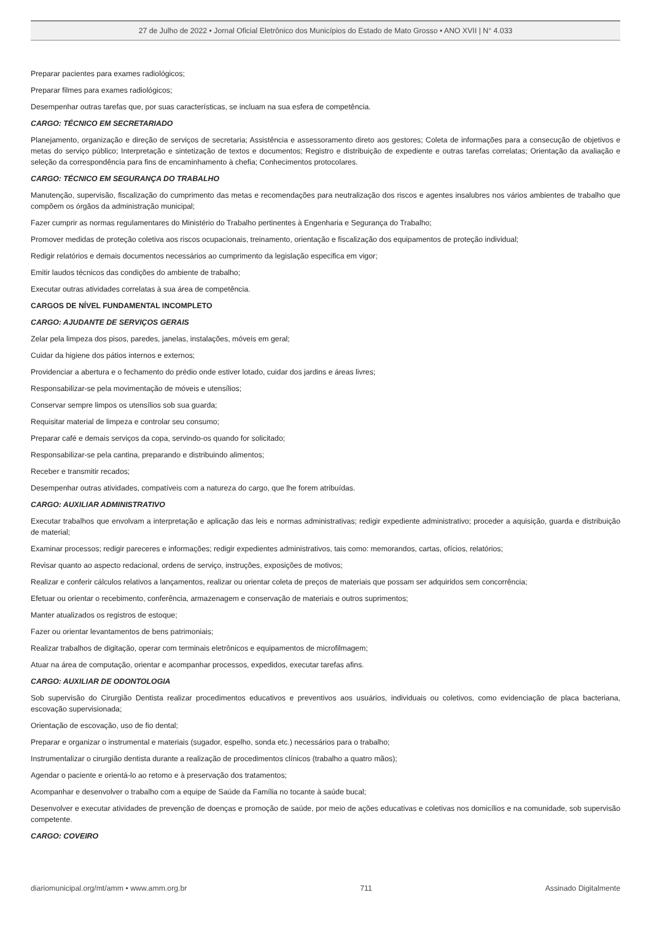27 de Julho de 2022 • Jornal Oficial Eletrônico dos Municípios do Estado de Mato Grosso • ANO XVII | N° 4.033
Preparar pacientes para exames radiológicos;
Preparar filmes para exames radiológicos;
Desempenhar outras tarefas que, por suas características, se incluam na sua esfera de competência.
CARGO: TÉCNICO EM SECRETARIADO
Planejamento, organização e direção de serviços de secretaria; Assistência e assessoramento direto aos gestores; Coleta de informações para a consecução de objetivos e metas do serviço público; Interpretação e sintetização de textos e documentos; Registro e distribuição de expediente e outras tarefas correlatas; Orientação da avaliação e seleção da correspondência para fins de encaminhamento à chefia; Conhecimentos protocolares.
CARGO: TÉCNICO EM SEGURANÇA DO TRABALHO
Manutenção, supervisão, fiscalização do cumprimento das metas e recomendações para neutralização dos riscos e agentes insalubres nos vários ambientes de trabalho que compõem os órgãos da administração municipal;
Fazer cumprir as normas regulamentares do Ministério do Trabalho pertinentes à Engenharia e Segurança do Trabalho;
Promover medidas de proteção coletiva aos riscos ocupacionais, treinamento, orientação e fiscalização dos equipamentos de proteção individual;
Redigir relatórios e demais documentos necessários ao cumprimento da legislação especifica em vigor;
Emitir laudos técnicos das condições do ambiente de trabalho;
Executar outras atividades correlatas à sua área de competência.
CARGOS DE NÍVEL FUNDAMENTAL INCOMPLETO
CARGO: AJUDANTE DE SERVIÇOS GERAIS
Zelar pela limpeza dos pisos, paredes, janelas, instalações, móveis em geral;
Cuidar da higiene dos pátios internos e externos;
Providenciar a abertura e o fechamento do prédio onde estiver lotado, cuidar dos jardins e áreas livres;
Responsabilizar-se pela movimentação de móveis e utensílios;
Conservar sempre limpos os utensílios sob sua guarda;
Requisitar material de limpeza e controlar seu consumo;
Preparar café e demais serviços da copa, servindo-os quando for solicitado;
Responsabilizar-se pela cantina, preparando e distribuindo alimentos;
Receber e transmitir recados;
Desempenhar outras atividades, compatíveis com a natureza do cargo, que lhe forem atribuídas.
CARGO: AUXILIAR ADMINISTRATIVO
Executar trabalhos que envolvam a interpretação e aplicação das leis e normas administrativas; redigir expediente administrativo; proceder a aquisição, guarda e distribuição de material;
Examinar processos; redigir pareceres e informações; redigir expedientes administrativos, tais como: memorandos, cartas, ofícios, relatórios;
Revisar quanto ao aspecto redacional, ordens de serviço, instruções, exposições de motivos;
Realizar e conferir cálculos relativos a lançamentos, realizar ou orientar coleta de preços de materiais que possam ser adquiridos sem concorrência;
Efetuar ou orientar o recebimento, conferência, armazenagem e conservação de materiais e outros suprimentos;
Manter atualizados os registros de estoque;
Fazer ou orientar levantamentos de bens patrimoniais;
Realizar trabalhos de digitação, operar com terminais eletrônicos e equipamentos de microfilmagem;
Atuar na área de computação, orientar e acompanhar processos, expedidos, executar tarefas afins.
CARGO: AUXILIAR DE ODONTOLOGIA
Sob supervisão do Cirurgião Dentista realizar procedimentos educativos e preventivos aos usuários, individuais ou coletivos, como evidenciação de placa bacteriana, escovação supervisionada;
Orientação de escovação, uso de fio dental;
Preparar e organizar o instrumental e materiais (sugador, espelho, sonda etc.) necessários para o trabalho;
Instrumentalizar o cirurgião dentista durante a realização de procedimentos clínicos (trabalho a quatro mãos);
Agendar o paciente e orientá-lo ao retomo e à preservação dos tratamentos;
Acompanhar e desenvolver o trabalho com a equipe de Saúde da Família no tocante à saúde bucal;
Desenvolver e executar atividades de prevenção de doenças e promoção de saúde, por meio de ações educativas e coletivas nos domicílios e na comunidade, sob supervisão competente.
CARGO: COVEIRO
diariomunicipal.org/mt/amm • www.amm.org.br 711 Assinado Digitalmente